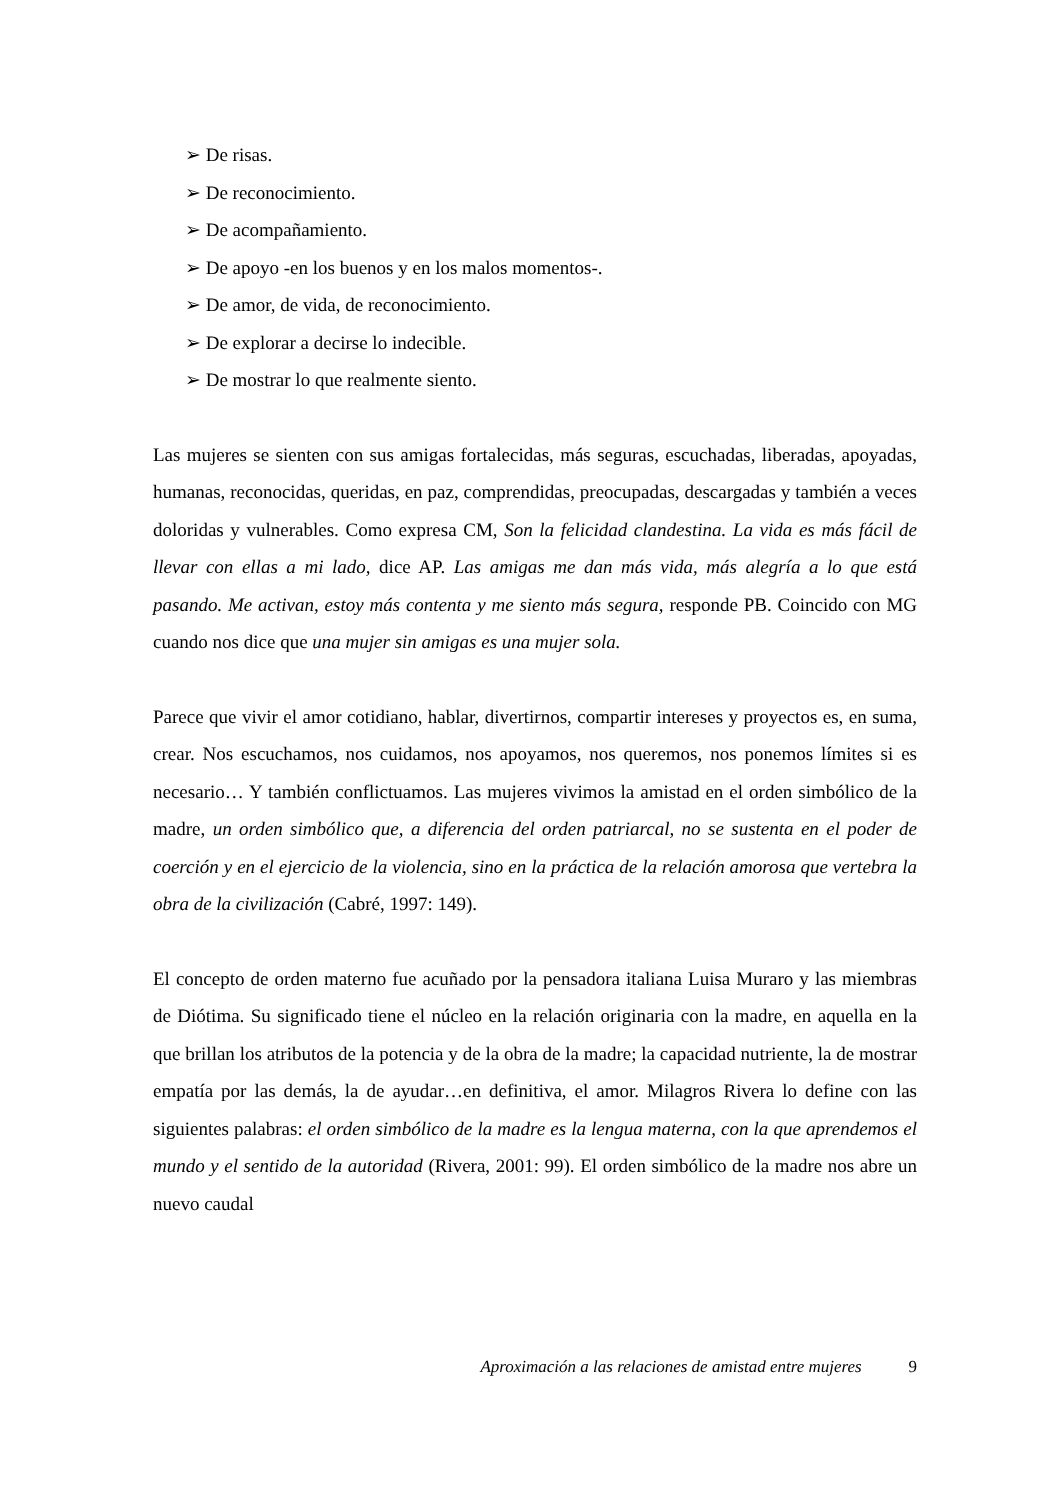➢ De risas.
➢ De reconocimiento.
➢ De acompañamiento.
➢ De apoyo -en los buenos y en los malos momentos-.
➢ De amor, de vida, de reconocimiento.
➢ De explorar a decirse lo indecible.
➢ De mostrar lo que realmente siento.
Las mujeres se sienten con sus amigas fortalecidas, más seguras, escuchadas, liberadas, apoyadas, humanas, reconocidas, queridas, en paz, comprendidas, preocupadas, descargadas y también a veces doloridas y vulnerables. Como expresa CM, Son la felicidad clandestina. La vida es más fácil de llevar con ellas a mi lado, dice AP. Las amigas me dan más vida, más alegría a lo que está pasando. Me activan, estoy más contenta y me siento más segura, responde PB. Coincido con MG cuando nos dice que una mujer sin amigas es una mujer sola.
Parece que vivir el amor cotidiano, hablar, divertirnos, compartir intereses y proyectos es, en suma, crear. Nos escuchamos, nos cuidamos, nos apoyamos, nos queremos, nos ponemos límites si es necesario… Y también conflictuamos. Las mujeres vivimos la amistad en el orden simbólico de la madre, un orden simbólico que, a diferencia del orden patriarcal, no se sustenta en el poder de coerción y en el ejercicio de la violencia, sino en la práctica de la relación amorosa que vertebra la obra de la civilización (Cabré, 1997: 149).
El concepto de orden materno fue acuñado por la pensadora italiana Luisa Muraro y las miembras de Diótima. Su significado tiene el núcleo en la relación originaria con la madre, en aquella en la que brillan los atributos de la potencia y de la obra de la madre; la capacidad nutriente, la de mostrar empatía por las demás, la de ayudar…en definitiva, el amor. Milagros Rivera lo define con las siguientes palabras: el orden simbólico de la madre es la lengua materna, con la que aprendemos el mundo y el sentido de la autoridad (Rivera, 2001: 99). El orden simbólico de la madre nos abre un nuevo caudal
Aproximación a las relaciones de amistad entre mujeres 9